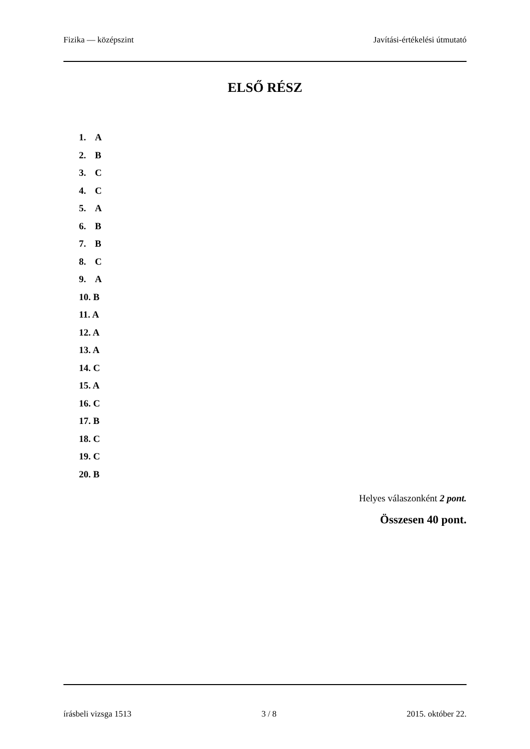Fizika — középszint Javítási-értékelési útmutató
ELSŐ RÉSZ
1. A
2. B
3. C
4. C
5. A
6. B
7. B
8. C
9. A
10. B
11. A
12. A
13. A
14. C
15. A
16. C
17. B
18. C
19. C
20. B
Helyes válaszonként 2 pont.
Összesen 40 pont.
írásbeli vizsga 1513 3 / 8 2015. október 22.